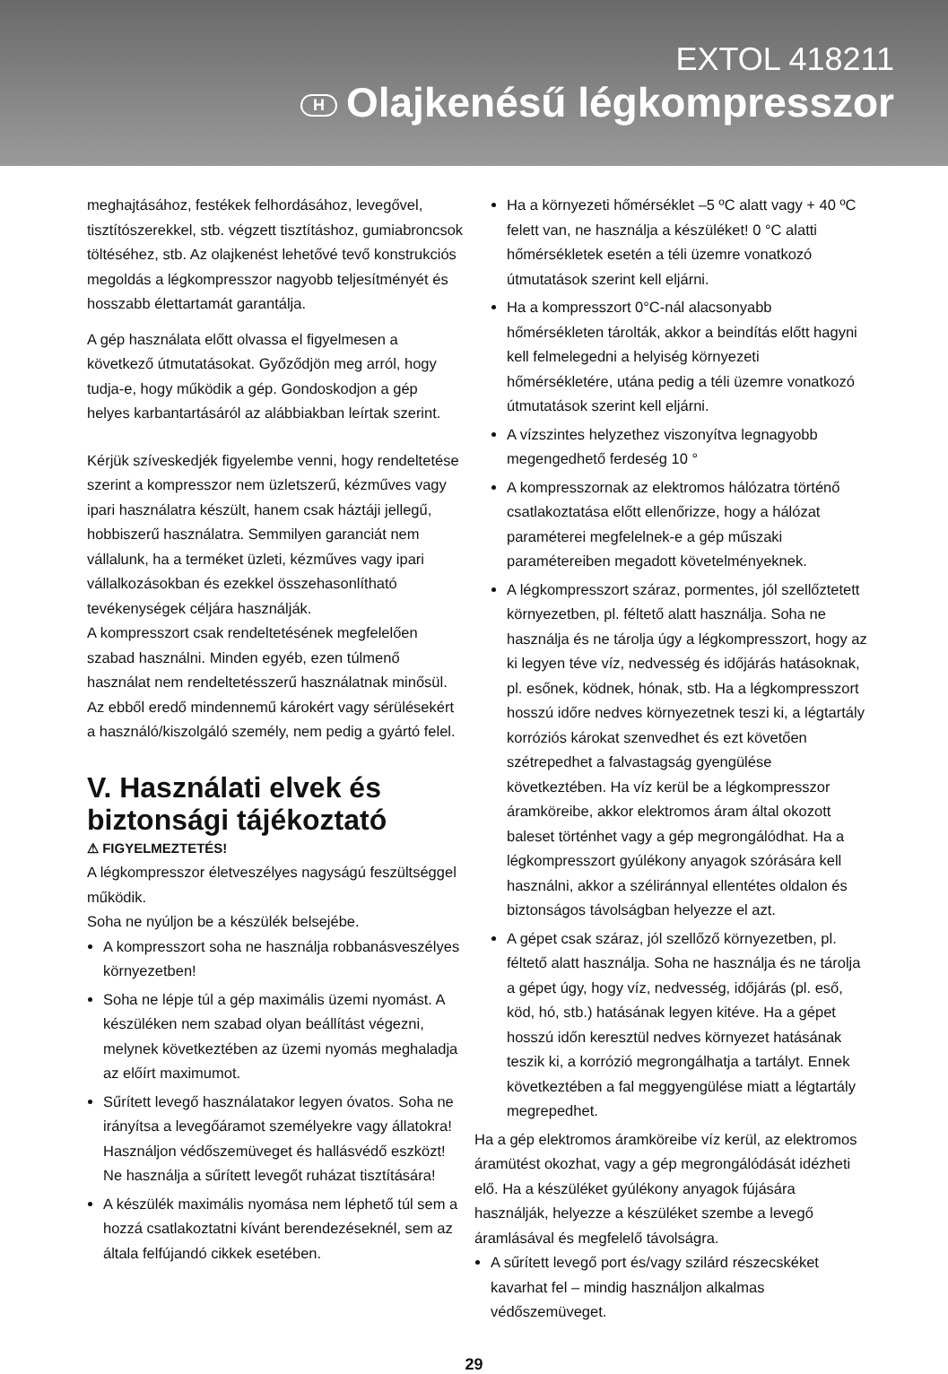EXTOL 418211
H Olajkenésű légkompresszor
meghajtásához, festékek felhordásához, levegővel, tisztítószerekkel, stb. végzett tisztításhoz, gumiabroncsok töltéséhez, stb. Az olajkenést lehetővé tevő konstrukciós megoldás a légkompresszor nagyobb teljesítményét és hosszabb élettartamát garantálja.
A gép használata előtt olvassa el figyelmesen a következő útmutatásokat. Győződjön meg arról, hogy tudja-e, hogy működik a gép. Gondoskodjon a gép helyes karbantartásáról az alábbiakban leírtak szerint.
Kérjük szíveskedjék figyelembe venni, hogy rendeltetése szerint a kompresszor nem üzletszerű, kézműves vagy ipari használatra készült, hanem csak háztáji jellegű, hobbiszerű használatra. Semmilyen garanciát nem vállalunk, ha a terméket üzleti, kézműves vagy ipari vállalkozásokban és ezekkel összehasonlítható tevékenységek céljára használják.
A kompresszort csak rendeltetésének megfelelően szabad használni. Minden egyéb, ezen túlmenő használat nem rendeltetésszerű használatnak minősül. Az ebből eredő mindennemű károkért vagy sérülésekért a használó/kiszolgáló személy, nem pedig a gyártó felel.
V. Használati elvek és biztonsági tájékoztató
⚠ FIGYELMEZTETÉS!
A légkompresszor életveszélyes nagyságú feszültséggel működik.
Soha ne nyúljon be a készülék belsejébe.
A kompresszort soha ne használja robbanásveszélyes környezetben!
Soha ne lépje túl a gép maximális üzemi nyomást. A készüléken nem szabad olyan beállítást végezni, melynek következtében az üzemi nyomás meghaladja az előírt maximumot.
Sűrített levegő használatakor legyen óvatos. Soha ne irányítsa a levegőáramot személyekre vagy állatokra! Használjon védőszemüveget és hallásvédő eszközt! Ne használja a sűrített levegőt ruházat tisztítására!
A készülék maximális nyomása nem léphető túl sem a hozzá csatlakoztatni kívánt berendezéseknél, sem az általa felfújandó cikkek esetében.
Ha a környezeti hőmérséklet –5 ºC alatt vagy + 40 ºC felett van, ne használja a készüléket! 0 °C alatti hőmérsékletek esetén a téli üzemre vonatkozó útmutatások szerint kell eljárni.
Ha a kompresszort 0°C-nál alacsonyabb hőmérsékleten tárolták, akkor a beindítás előtt hagyni kell felmelegedni a helyiség környezeti hőmérsékletére, utána pedig a téli üzemre vonatkozó útmutatások szerint kell eljárni.
A vízszintes helyzethez viszonyítva legnagyobb megengedhető ferdeség 10 °
A kompresszornak az elektromos hálózatra történő csatlakoztatása előtt ellenőrizze, hogy a hálózat paraméterei megfelelnek-e a gép műszaki paramétereiben megadott követelményeknek.
A légkompresszort száraz, pormentes, jól szellőztetett környezetben, pl. féltető alatt használja. Soha ne használja és ne tárolja úgy a légkompresszort, hogy az ki legyen téve víz, nedvesség és időjárás hatásoknak, pl. esőnek, ködnek, hónak, stb. Ha a légkompresszort hosszú időre nedves környezetnek teszi ki, a légtartály korróziós károkat szenvedhet és ezt követően szétrepedhet a falvastagság gyengülése következtében. Ha víz kerül be a légkompresszor áramköreibe, akkor elektromos áram által okozott baleset történhet vagy a gép megrongálódhat. Ha a légkompresszort gyúlékony anyagok szórására kell használni, akkor a széliránnyal ellentétes oldalon és biztonságos távolságban helyezze el azt.
A gépet csak száraz, jól szellőző környezetben, pl. féltető alatt használja. Soha ne használja és ne tárolja a gépet úgy, hogy víz, nedvesség, időjárás (pl. eső, köd, hó, stb.) hatásának legyen kitéve. Ha a gépet hosszú időn keresztül nedves környezet hatásának teszik ki, a korrózió megrongálhatja a tartályt. Ennek következtében a fal meggyengülése miatt a légtartály megrepedhet.
Ha a gép elektromos áramköreibe víz kerül, az elektromos áramütést okozhat, vagy a gép megrongálódását idézheti elő. Ha a készüléket gyúlékony anyagok fújására használják, helyezze a készüléket szembe a levegő áramlásával és megfelelő távolságra.
A sűrített levegő port és/vagy szilárd részecskéket kavarhat fel – mindig használjon alkalmas védőszemüveget.
29